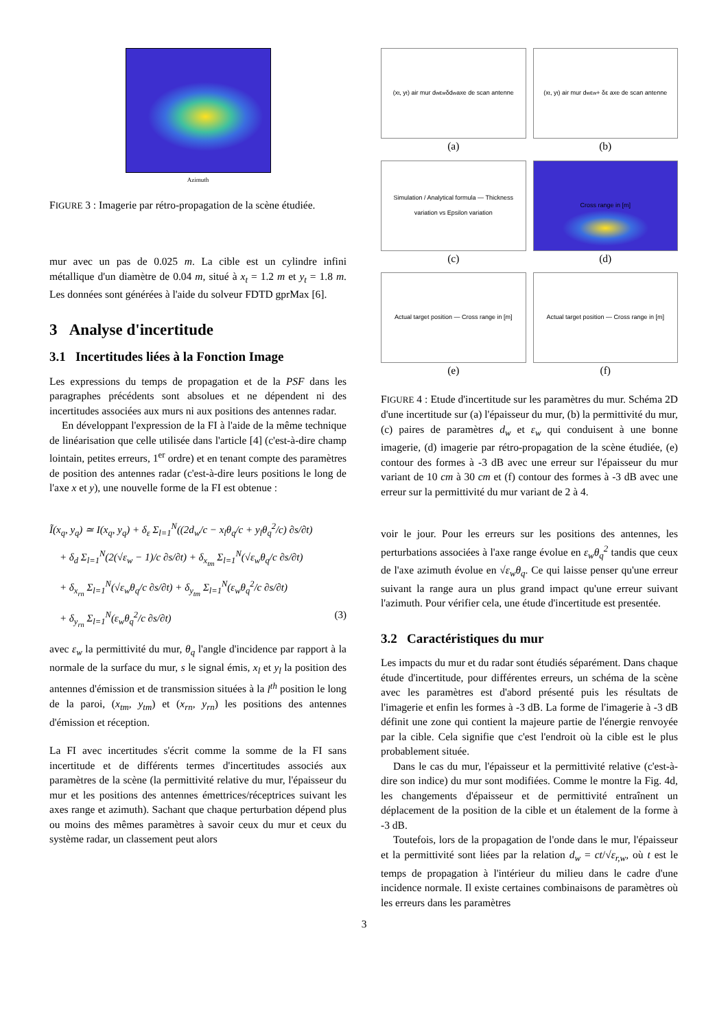Azimuth
FIGURE 3 : Imagerie par rétro-propagation de la scène étudiée.
mur avec un pas de 0.025 m. La cible est un cylindre infini métallique d'un diamètre de 0.04 m, situé à x<sub>t</sub> = 1.2 m et y<sub>t</sub> = 1.8 m. Les données sont générées à l'aide du solveur FDTD gprMax [6].
3 Analyse d'incertitude
3.1 Incertitudes liées à la Fonction Image
Les expressions du temps de propagation et de la PSF dans les paragraphes précédents sont absolues et ne dépendent ni des incertitudes associées aux murs ni aux positions des antennes radar.
En développant l'expression de la FI à l'aide de la même technique de linéarisation que celle utilisée dans l'article [4] (c'est-à-dire champ lointain, petites erreurs, 1<sup>er</sup> ordre) et en tenant compte des paramètres de position des antennes radar (c'est-à-dire leurs positions le long de l'axe x et y), une nouvelle forme de la FI est obtenue :
Ĩ(x<sub>q</sub>, y<sub>q</sub>) ≃ I(x<sub>q</sub>, y<sub>q</sub>) + δ<sub>ε</sub> Σ<sub>l=1</sub><sup>N</sup>((2d<sub>w</sub>/c − x<sub>l</sub>θ<sub>q</sub>/c + y<sub>l</sub>θ<sub>q</sub><sup>2</sup>/c) ∂s/∂t)
+ δ<sub>d</sub> Σ<sub>l=1</sub><sup>N</sup>(2(√ε<sub>w</sub> − 1)/c ∂s/∂t) + δ<sub>x<sub>tm</sub></sub> Σ<sub>l=1</sub><sup>N</sup>(√ε<sub>w</sub>θ<sub>q</sub>/c ∂s/∂t)
+ δ<sub>x<sub>rn</sub></sub> Σ<sub>l=1</sub><sup>N</sup>(√ε<sub>w</sub>θ<sub>q</sub>/c ∂s/∂t) + δ<sub>y<sub>tm</sub></sub> Σ<sub>l=1</sub><sup>N</sup>(ε<sub>w</sub>θ<sub>q</sub><sup>2</sup>/c ∂s/∂t)
+ δ<sub>y<sub>rn</sub></sub> Σ<sub>l=1</sub><sup>N</sup>(ε<sub>w</sub>θ<sub>q</sub><sup>2</sup>/c ∂s/∂t) (3)
avec ε<sub>w</sub> la permittivité du mur, θ<sub>q</sub> l'angle d'incidence par rapport à la normale de la surface du mur, s le signal émis, x<sub>l</sub> et y<sub>l</sub> la position des antennes d'émission et de transmission situées à la l<sup>th</sup> position le long de la paroi, (x<sub>tm</sub>, y<sub>tm</sub>) et (x<sub>rn</sub>, y<sub>rn</sub>) les positions des antennes d'émission et réception.
La FI avec incertitudes s'écrit comme la somme de la FI sans incertitude et de différents termes d'incertitudes associés aux paramètres de la scène (la permittivité relative du mur, l'épaisseur du mur et les positions des antennes émettrices/réceptrices suivant les axes range et azimuth). Sachant que chaque perturbation dépend plus ou moins des mêmes paramètres à savoir ceux du mur et ceux du système radar, un classement peut alors
(x<sub>t</sub>, y<sub>t</sub>) air mur d<sub>w</sub> ε<sub>w</sub> δd<sub>w</sub> axe de scan antenne
(a)
(x<sub>t</sub>, y<sub>t</sub>) air mur d<sub>w</sub> ε<sub>w</sub> + δε axe de scan antenne
(b)
Simulation / Analytical formula — Thickness variation vs Epsilon variation
(c)
Cross range in [m]
(d)
Actual target position — Cross range in [m]
(e)
Actual target position — Cross range in [m]
(f)
FIGURE 4 : Etude d'incertitude sur les paramètres du mur. Schéma 2D d'une incertitude sur (a) l'épaisseur du mur, (b) la permittivité du mur, (c) paires de paramètres d<sub>w</sub> et ε<sub>w</sub> qui conduisent à une bonne imagerie, (d) imagerie par rétro-propagation de la scène étudiée, (e) contour des formes à -3 dB avec une erreur sur l'épaisseur du mur variant de 10 cm à 30 cm et (f) contour des formes à -3 dB avec une erreur sur la permittivité du mur variant de 2 à 4.
voir le jour. Pour les erreurs sur les positions des antennes, les perturbations associées à l'axe range évolue en ε<sub>w</sub>θ<sub>q</sub><sup>2</sup> tandis que ceux de l'axe azimuth évolue en √ε<sub>w</sub> θ<sub>q</sub>. Ce qui laisse penser qu'une erreur suivant la range aura un plus grand impact qu'une erreur suivant l'azimuth. Pour vérifier cela, une étude d'incertitude est presentée.
3.2 Caractéristiques du mur
Les impacts du mur et du radar sont étudiés séparément. Dans chaque étude d'incertitude, pour différentes erreurs, un schéma de la scène avec les paramètres est d'abord présenté puis les résultats de l'imagerie et enfin les formes à -3 dB. La forme de l'imagerie à -3 dB définit une zone qui contient la majeure partie de l'énergie renvoyée par la cible. Cela signifie que c'est l'endroit où la cible est le plus probablement située.
Dans le cas du mur, l'épaisseur et la permittivité relative (c'est-à-dire son indice) du mur sont modifiées. Comme le montre la Fig. 4d, les changements d'épaisseur et de permittivité entraînent un déplacement de la position de la cible et un étalement de la forme à -3 dB.
Toutefois, lors de la propagation de l'onde dans le mur, l'épaisseur et la permittivité sont liées par la relation d<sub>w</sub> = ct/√ε<sub>r,w</sub>, où t est le temps de propagation à l'intérieur du milieu dans le cadre d'une incidence normale. Il existe certaines combinaisons de paramètres où les erreurs dans les paramètres
3